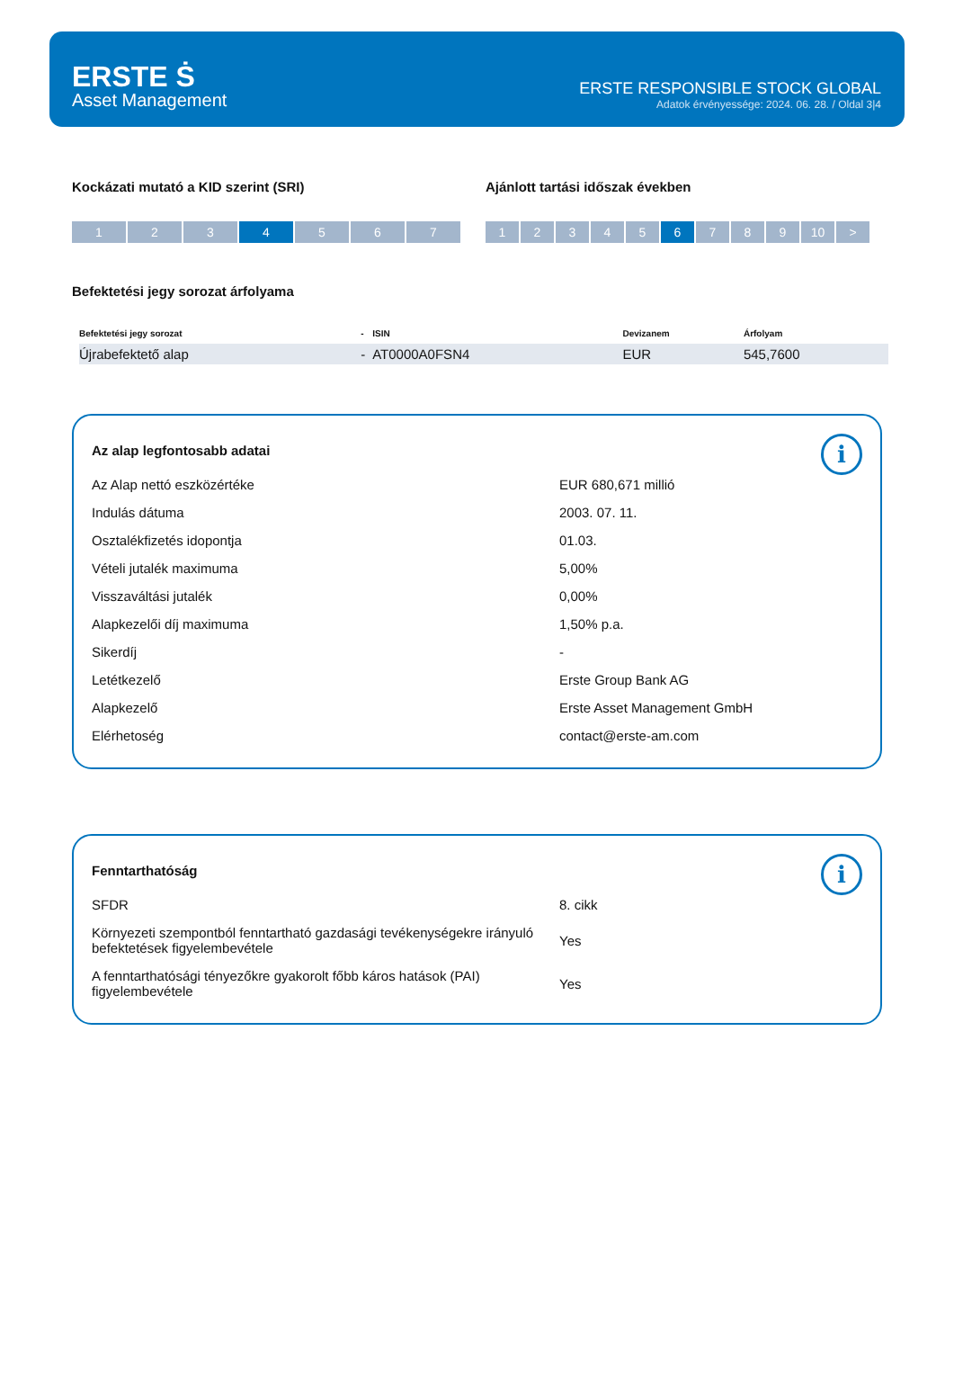ERSTE Ṡ
Asset Management
ERSTE RESPONSIBLE STOCK GLOBAL
Adatok érvényessége: 2024. 06. 28. / Oldal 3|4
Kockázati mutató a KID szerint (SRI)
1 2 3 4 5 6 7
Ajánlott tartási időszak években
1 2 3 4 5 6 7 8 9 10 >
Befektetési jegy sorozat árfolyama
| Befektetési jegy sorozat | - | ISIN | Devizanem | Árfolyam |
| --- | --- | --- | --- | --- |
| Újrabefektető alap | - | AT0000A0FSN4 | EUR | 545,7600 |
i
Az alap legfontosabb adatai
| Az Alap nettó eszközértéke | EUR 680,671 millió |
| Indulás dátuma | 2003. 07. 11. |
| Osztalékfizetés idopontja | 01.03. |
| Vételi jutalék maximuma | 5,00% |
| Visszaváltási jutalék | 0,00% |
| Alapkezelői díj maximuma | 1,50% p.a. |
| Sikerdíj | - |
| Letétkezelő | Erste Group Bank AG |
| Alapkezelő | Erste Asset Management GmbH |
| Elérhetoség | contact@erste-am.com |
i
Fenntarthatóság
| SFDR | 8. cikk |
| Környezeti szempontból fenntartható gazdasági tevékenységekre irányuló befektetések figyelembevétele | Yes |
| A fenntarthatósági tényezőkre gyakorolt főbb káros hatások (PAI) figyelembevétele | Yes |